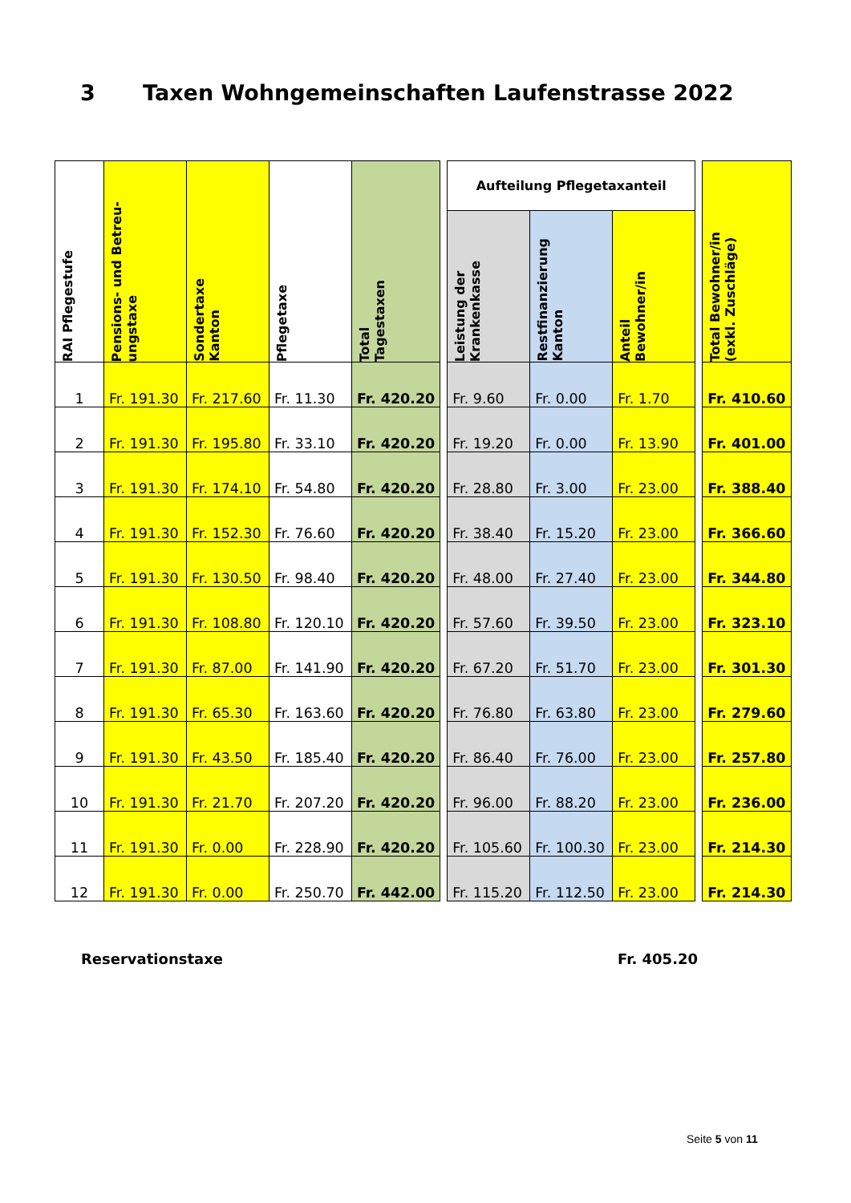3 Taxen Wohngemeinschaften Laufenstrasse 2022
| RAI Pflegestufe | Pensions- und Betreu- ungstaxe | Sondertaxe Kanton | Pflegetaxe | Total Tagestaxen | | Aufteilung Pflegetaxanteil | | | | Total Bewohner/in (exkl. Zuschläge) |
| --- | --- | --- | --- | --- | --- | --- | --- | --- | --- | --- |
| | | | | | | Leistung der Krankenkasse | Restfinanzierung Kanton | Anteil Bewohner/in | | |
| 1 | Fr. 191.30 | Fr. 217.60 | Fr. 11.30 | Fr. 420.20 | | Fr. 9.60 | Fr. 0.00 | Fr. 1.70 | | Fr. 410.60 |
| 2 | Fr. 191.30 | Fr. 195.80 | Fr. 33.10 | Fr. 420.20 | | Fr. 19.20 | Fr. 0.00 | Fr. 13.90 | | Fr. 401.00 |
| 3 | Fr. 191.30 | Fr. 174.10 | Fr. 54.80 | Fr. 420.20 | | Fr. 28.80 | Fr. 3.00 | Fr. 23.00 | | Fr. 388.40 |
| 4 | Fr. 191.30 | Fr. 152.30 | Fr. 76.60 | Fr. 420.20 | | Fr. 38.40 | Fr. 15.20 | Fr. 23.00 | | Fr. 366.60 |
| 5 | Fr. 191.30 | Fr. 130.50 | Fr. 98.40 | Fr. 420.20 | | Fr. 48.00 | Fr. 27.40 | Fr. 23.00 | | Fr. 344.80 |
| 6 | Fr. 191.30 | Fr. 108.80 | Fr. 120.10 | Fr. 420.20 | | Fr. 57.60 | Fr. 39.50 | Fr. 23.00 | | Fr. 323.10 |
| 7 | Fr. 191.30 | Fr. 87.00 | Fr. 141.90 | Fr. 420.20 | | Fr. 67.20 | Fr. 51.70 | Fr. 23.00 | | Fr. 301.30 |
| 8 | Fr. 191.30 | Fr. 65.30 | Fr. 163.60 | Fr. 420.20 | | Fr. 76.80 | Fr. 63.80 | Fr. 23.00 | | Fr. 279.60 |
| 9 | Fr. 191.30 | Fr. 43.50 | Fr. 185.40 | Fr. 420.20 | | Fr. 86.40 | Fr. 76.00 | Fr. 23.00 | | Fr. 257.80 |
| 10 | Fr. 191.30 | Fr. 21.70 | Fr. 207.20 | Fr. 420.20 | | Fr. 96.00 | Fr. 88.20 | Fr. 23.00 | | Fr. 236.00 |
| 11 | Fr. 191.30 | Fr. 0.00 | Fr. 228.90 | Fr. 420.20 | | Fr. 105.60 | Fr. 100.30 | Fr. 23.00 | | Fr. 214.30 |
| 12 | Fr. 191.30 | Fr. 0.00 | Fr. 250.70 | Fr. 442.00 | | Fr. 115.20 | Fr. 112.50 | Fr. 23.00 | | Fr. 214.30 |
Reservationstaxe Fr. 405.20
Seite 5 von 11